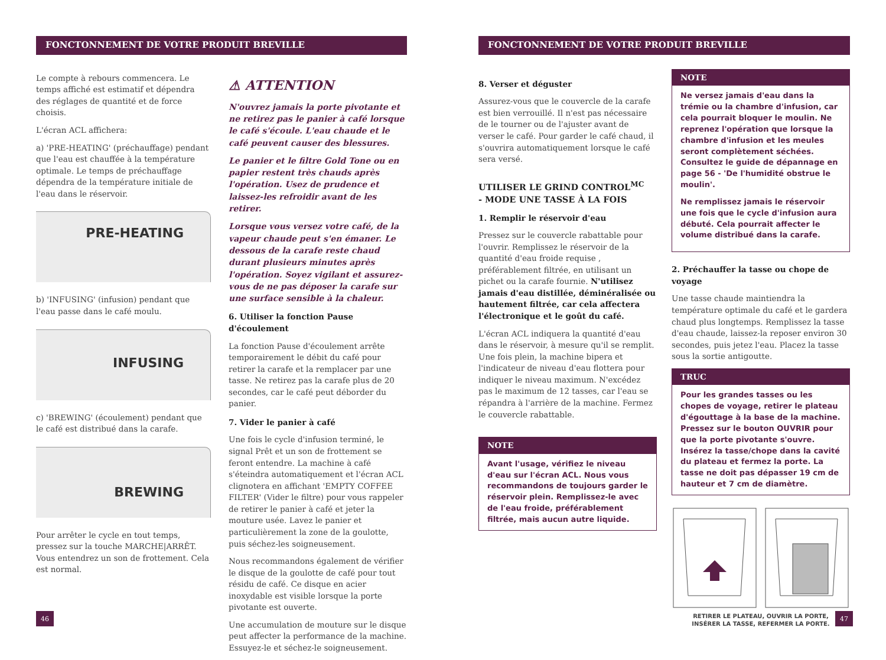FONCTONNEMENT DE VOTRE PRODUIT BREVILLE
Le compte à rebours commencera. Le temps affiché est estimatif et dépendra des réglages de quantité et de force choisis.
L'écran ACL affichera:
a) 'PRE-HEATING' (préchauffage) pendant que l'eau est chauffée à la température optimale. Le temps de préchauffage dépendra de la température initiale de l'eau dans le réservoir.
PRE-HEATING
b) 'INFUSING' (infusion) pendant que l'eau passe dans le café moulu.
INFUSING
c) 'BREWING' (écoulement) pendant que le café est distribué dans la carafe.
BREWING
Pour arrêter le cycle en tout temps, pressez sur la touche MARCHE|ARRÊT. Vous entendrez un son de frottement. Cela est normal.
⚠ ATTENTION
N'ouvrez jamais la porte pivotante et ne retirez pas le panier à café lorsque le café s'écoule. L'eau chaude et le café peuvent causer des blessures.
Le panier et le filtre Gold Tone ou en papier restent très chauds après l'opération. Usez de prudence et laissez-les refroidir avant de les retirer.
Lorsque vous versez votre café, de la vapeur chaude peut s'en émaner. Le dessous de la carafe reste chaud durant plusieurs minutes après l'opération. Soyez vigilant et assurez-vous de ne pas déposer la carafe sur une surface sensible à la chaleur.
6. Utiliser la fonction Pause d'écoulement
La fonction Pause d'écoulement arrête temporairement le débit du café pour retirer la carafe et la remplacer par une tasse. Ne retirez pas la carafe plus de 20 secondes, car le café peut déborder du panier.
7. Vider le panier à café
Une fois le cycle d'infusion terminé, le signal Prêt et un son de frottement se feront entendre. La machine à café s'éteindra automatiquement et l'écran ACL clignotera en affichant 'EMPTY COFFEE FILTER' (Vider le filtre) pour vous rappeler de retirer le panier à café et jeter la mouture usée. Lavez le panier et particulièrement la zone de la goulotte, puis séchez-les soigneusement.
Nous recommandons également de vérifier le disque de la goulotte de café pour tout résidu de café. Ce disque en acier inoxydable est visible lorsque la porte pivotante est ouverte.
Une accumulation de mouture sur le disque peut affecter la performance de la machine. Essuyez-le et séchez-le soigneusement.
46
FONCTONNEMENT DE VOTRE PRODUIT BREVILLE
8. Verser et déguster
Assurez-vous que le couvercle de la carafe est bien verrouillé. Il n'est pas nécessaire de le tourner ou de l'ajuster avant de verser le café. Pour garder le café chaud, il s'ouvrira automatiquement lorsque le café sera versé.
UTILISER LE GRIND CONTROL<sup>MC</sup>
- MODE UNE TASSE À LA FOIS
1. Remplir le réservoir d'eau
Pressez sur le couvercle rabattable pour l'ouvrir. Remplissez le réservoir de la quantité d'eau froide requise , préférablement filtrée, en utilisant un pichet ou la carafe fournie. N'utilisez jamais d'eau distillée, déminéralisée ou hautement filtrée, car cela affectera l'électronique et le goût du café.
L'écran ACL indiquera la quantité d'eau dans le réservoir, à mesure qu'il se remplit. Une fois plein, la machine bipera et l'indicateur de niveau d'eau flottera pour indiquer le niveau maximum. N'excédez pas le maximum de 12 tasses, car l'eau se répandra à l'arrière de la machine. Fermez le couvercle rabattable.
NOTE
Avant l'usage, vérifiez le niveau d'eau sur l'écran ACL. Nous vous recommandons de toujours garder le réservoir plein. Remplissez-le avec de l'eau froide, préférablement filtrée, mais aucun autre liquide.
NOTE
Ne versez jamais d'eau dans la trémie ou la chambre d'infusion, car cela pourrait bloquer le moulin. Ne reprenez l'opération que lorsque la chambre d'infusion et les meules seront complètement séchées. Consultez le guide de dépannage en page 56 - 'De l'humidité obstrue le moulin'.
Ne remplissez jamais le réservoir une fois que le cycle d'infusion aura débuté. Cela pourrait affecter le volume distribué dans la carafe.
2. Préchauffer la tasse ou chope de voyage
Une tasse chaude maintiendra la température optimale du café et le gardera chaud plus longtemps. Remplissez la tasse d'eau chaude, laissez-la reposer environ 30 secondes, puis jetez l'eau. Placez la tasse sous la sortie antigoutte.
TRUC
Pour les grandes tasses ou les chopes de voyage, retirer le plateau d'égouttage à la base de la machine. Pressez sur le bouton OUVRIR pour que la porte pivotante s'ouvre. Insérez la tasse/chope dans la cavité du plateau et fermez la porte. La tasse ne doit pas dépasser 19 cm de hauteur et 7 cm de diamètre.
RETIRER LE PLATEAU, OUVRIR LA PORTE,
INSÉRER LA TASSE, REFERMER LA PORTE.
47